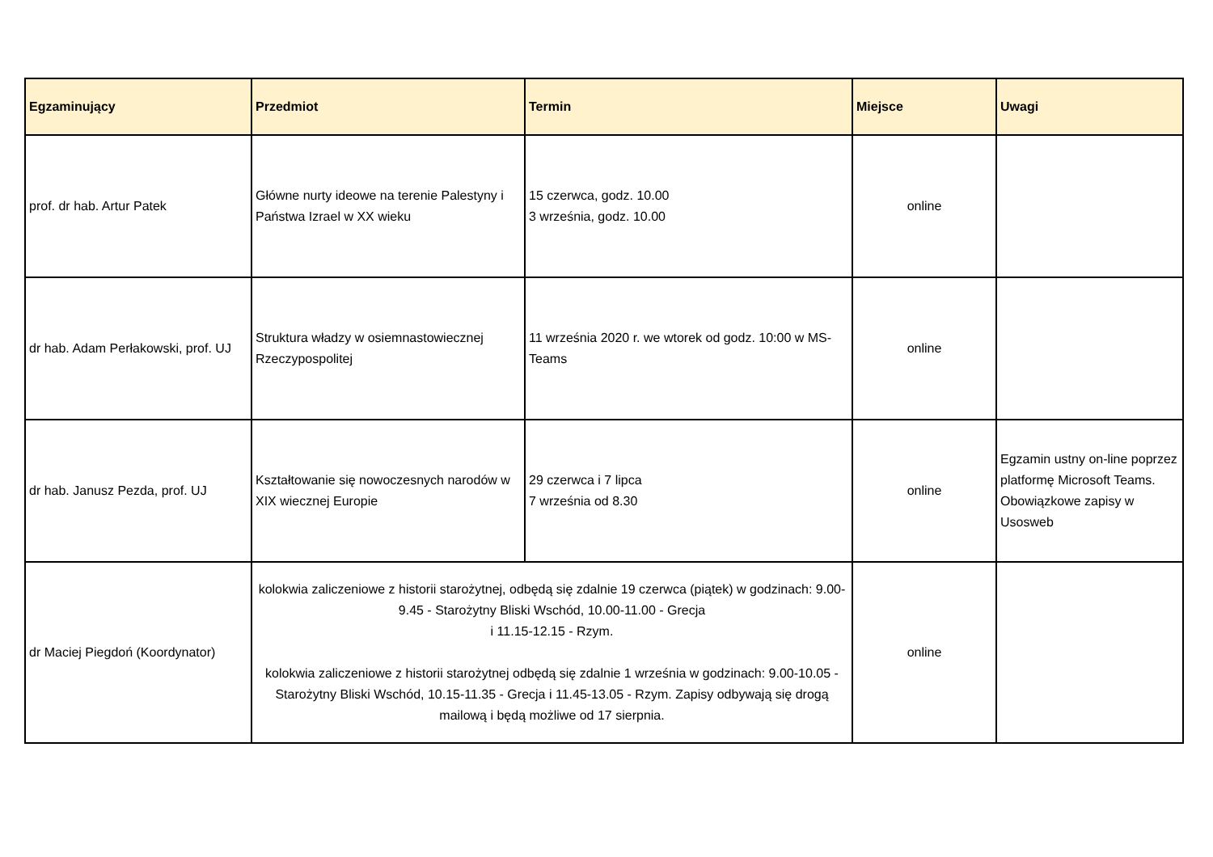| Egzaminujący | Przedmiot | Termin | Miejsce | Uwagi |
| --- | --- | --- | --- | --- |
| prof. dr hab. Artur Patek | Główne nurty ideowe na terenie Palestyny i Państwa Izrael w XX wieku | 15 czerwca, godz. 10.00 3 września, godz. 10.00 | online | |
| dr hab. Adam Perłakowski, prof. UJ | Struktura władzy w osiemnastowiecznej Rzeczypospolitej | 11 września 2020 r. we wtorek od godz. 10:00 w MS-Teams | online | |
| dr hab. Janusz Pezda, prof. UJ | Kształtowanie się nowoczesnych narodów w XIX wiecznej Europie | 29 czerwca i 7 lipca 7 września od 8.30 | online | Egzamin ustny on-line poprzez platformę Microsoft Teams. Obowiązkowe zapisy w Usosweb |
| dr Maciej Piegdoń (Koordynator) | kolokwia zaliczeniowe z historii starożytnej, odbędą się zdalnie 19 czerwca (piątek) w godzinach: 9.00-9.45 - Starożytny Bliski Wschód, 10.00-11.00 - Grecja i 11.15-12.15 - Rzym. kolokwia zaliczeniowe z historii starożytnej odbędą się zdalnie 1 września w godzinach: 9.00-10.05 - Starożytny Bliski Wschód, 10.15-11.35 - Grecja i 11.45-13.05 - Rzym. Zapisy odbywają się drogą mailową i będą możliwe od 17 sierpnia. | | online | |